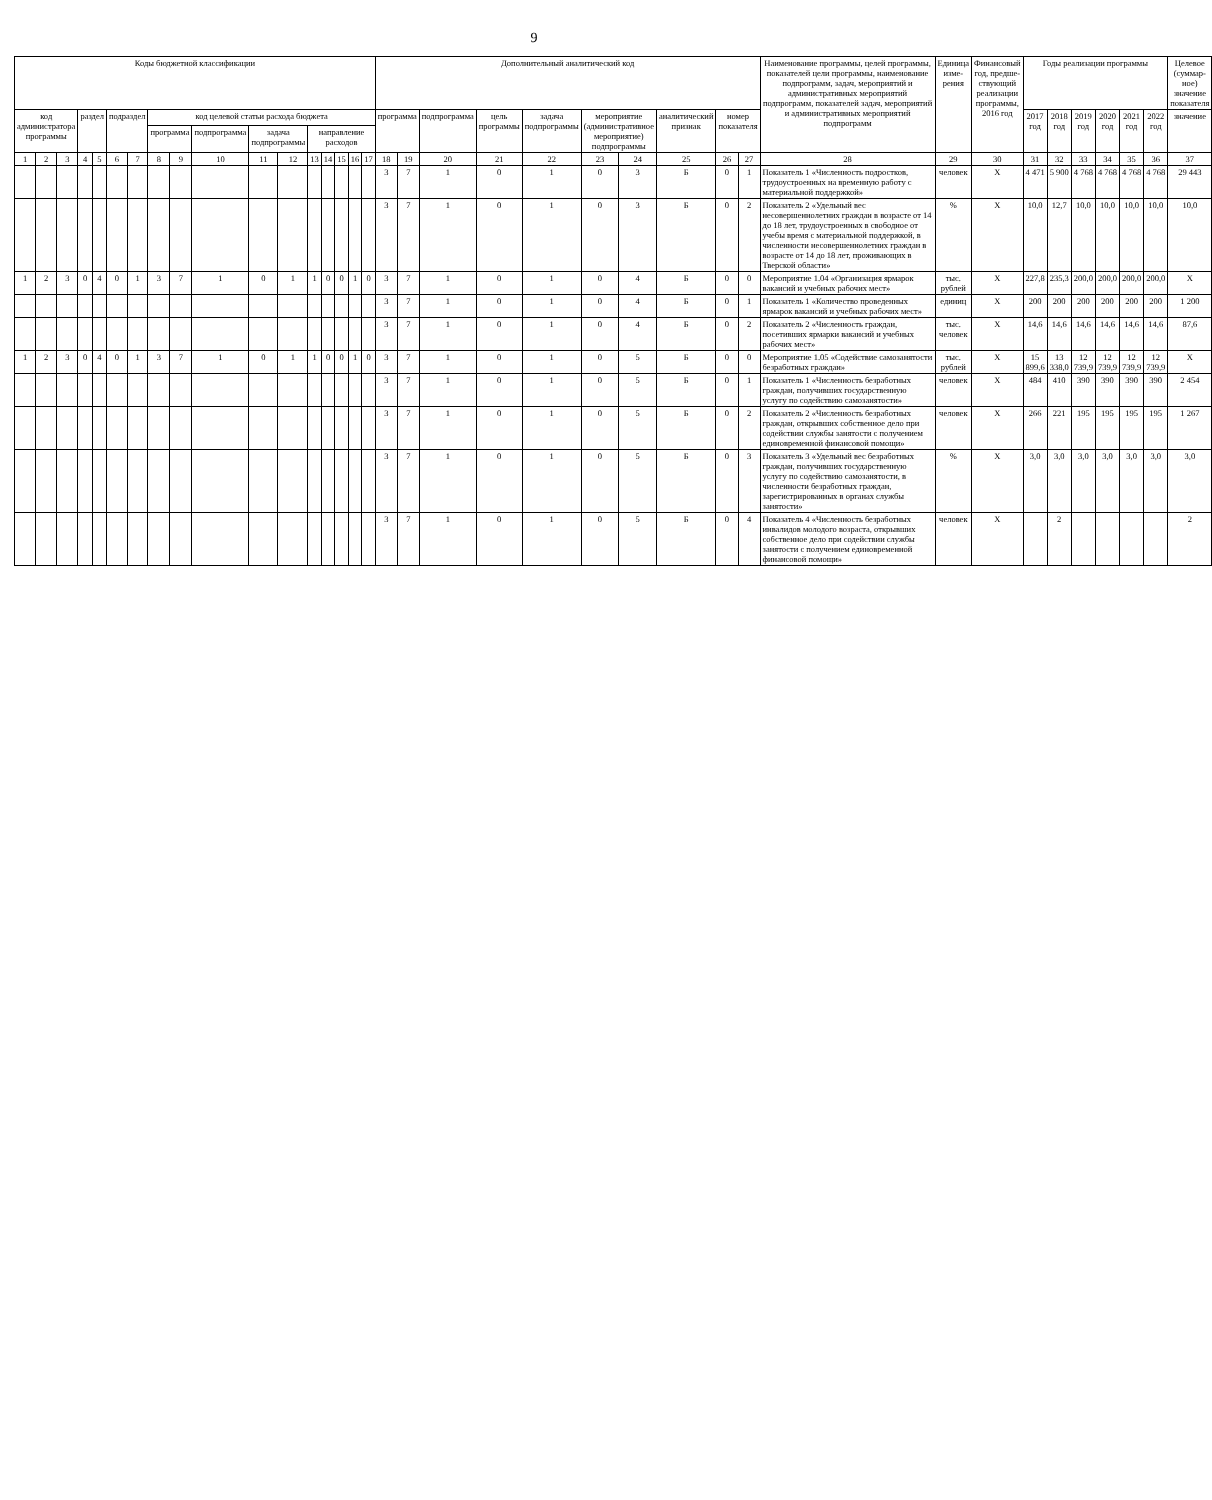9
| Коды бюджетной классификации | | | | | | | | | | | | | | | | | Дополнительный аналитический код | | | | | | | | | | Наименование программы, целей программы, показателей цели программы, наименование подпрограмм, задач, мероприятий и административных мероприятий подпрограмм, показателей задач, мероприятий и административных мероприятий подпрограмм | Единица изме-рения | Финансовый год, предше-ствующий реализации программы, 2016 год | Годы реализации программы | | | | | | Целевое (суммар-ное) значение показателя |
| --- | --- | --- | --- | --- | --- | --- | --- | --- | --- | --- | --- | --- | --- | --- | --- | --- | --- | --- | --- | --- | --- | --- | --- | --- | --- | --- | --- | --- | --- | --- | --- | --- | --- | --- | --- | --- |
| код администратора программы | | | раздел | | подраздел | | код целевой статьи расхода бюджета | | | | | | | | | | программа | | подпрограмма | цель программы | задача подпрограммы | мероприятие (административное мероприятие) подпрограммы | | аналитический признак | номер показателя | | | | | 2017 год | 2018 год | 2019 год | 2020 год | 2021 год | 2022 год | значение |
| | | | | | | | программа | | подпрограмма | задача подпрограммы | | направление расходов | | | | | | | | | | | | | | | | | | | | | | | | |
| 1 | 2 | 3 | 4 | 5 | 6 | 7 | 8 | 9 | 10 | 11 | 12 | 13 | 14 | 15 | 16 | 17 | 18 | 19 | 20 | 21 | 22 | 23 | 24 | 25 | 26 | 27 | 28 | 29 | 30 | 31 | 32 | 33 | 34 | 35 | 36 | 37 |
| | | | | | | | | | | | | | | | | | 3 | 7 | 1 | 0 | 1 | 0 | 3 | Б | 0 | 1 | Показатель 1 «Численность подростков, трудоустроенных на временную работу с материальной поддержкой» | человек | Х | 4 471 | 5 900 | 4 768 | 4 768 | 4 768 | 4 768 | 29 443 |
| | | | | | | | | | | | | | | | | | 3 | 7 | 1 | 0 | 1 | 0 | 3 | Б | 0 | 2 | Показатель 2 «Удельный вес несовершеннолетних граждан в возрасте от 14 до 18 лет, трудоустроенных в свободное от учебы время с материальной поддержкой, в численности несовершеннолетних граждан в возрасте от 14 до 18 лет, проживающих в Тверской области» | % | Х | 10,0 | 12,7 | 10,0 | 10,0 | 10,0 | 10,0 | 10,0 |
| 1 | 2 | 3 | 0 | 4 | 0 | 1 | 3 | 7 | 1 | 0 | 1 | 1 | 0 | 0 | 1 | 0 | 3 | 7 | 1 | 0 | 1 | 0 | 4 | Б | 0 | 0 | Мероприятие 1.04 «Организация ярмарок вакансий и учебных рабочих мест» | тыс. рублей | Х | 227,8 | 235,3 | 200,0 | 200,0 | 200,0 | 200,0 | Х |
| | | | | | | | | | | | | | | | | | 3 | 7 | 1 | 0 | 1 | 0 | 4 | Б | 0 | 1 | Показатель 1 «Количество проведенных ярмарок вакансий и учебных рабочих мест» | единиц | Х | 200 | 200 | 200 | 200 | 200 | 200 | 1 200 |
| | | | | | | | | | | | | | | | | | 3 | 7 | 1 | 0 | 1 | 0 | 4 | Б | 0 | 2 | Показатель 2 «Численность граждан, посетивших ярмарки вакансий и учебных рабочих мест» | тыс. человек | Х | 14,6 | 14,6 | 14,6 | 14,6 | 14,6 | 14,6 | 87,6 |
| 1 | 2 | 3 | 0 | 4 | 0 | 1 | 3 | 7 | 1 | 0 | 1 | 1 | 0 | 0 | 1 | 0 | 3 | 7 | 1 | 0 | 1 | 0 | 5 | Б | 0 | 0 | Мероприятие 1.05 «Содействие самозанятости безработных граждан» | тыс. рублей | Х | 15 899,6 | 13 338,0 | 12 739,9 | 12 739,9 | 12 739,9 | 12 739,9 | Х |
| | | | | | | | | | | | | | | | | | 3 | 7 | 1 | 0 | 1 | 0 | 5 | Б | 0 | 1 | Показатель 1 «Численность безработных граждан, получивших государственную услугу по содействию самозанятости» | человек | Х | 484 | 410 | 390 | 390 | 390 | 390 | 2 454 |
| | | | | | | | | | | | | | | | | | 3 | 7 | 1 | 0 | 1 | 0 | 5 | Б | 0 | 2 | Показатель 2 «Численность безработных граждан, открывших собственное дело при содействии службы занятости с получением единовременной финансовой помощи» | человек | Х | 266 | 221 | 195 | 195 | 195 | 195 | 1 267 |
| | | | | | | | | | | | | | | | | | 3 | 7 | 1 | 0 | 1 | 0 | 5 | Б | 0 | 3 | Показатель 3 «Удельный вес безработных граждан, получивших государственную услугу по содействию самозанятости, в численности безработных граждан, зарегистрированных в органах службы занятости» | % | Х | 3,0 | 3,0 | 3,0 | 3,0 | 3,0 | 3,0 | 3,0 |
| | | | | | | | | | | | | | | | | | 3 | 7 | 1 | 0 | 1 | 0 | 5 | Б | 0 | 4 | Показатель 4 «Численность безработных инвалидов молодого возраста, открывших собственное дело при содействии службы занятости с получением единовременной финансовой помощи» | человек | Х | | 2 | | | | | 2 |